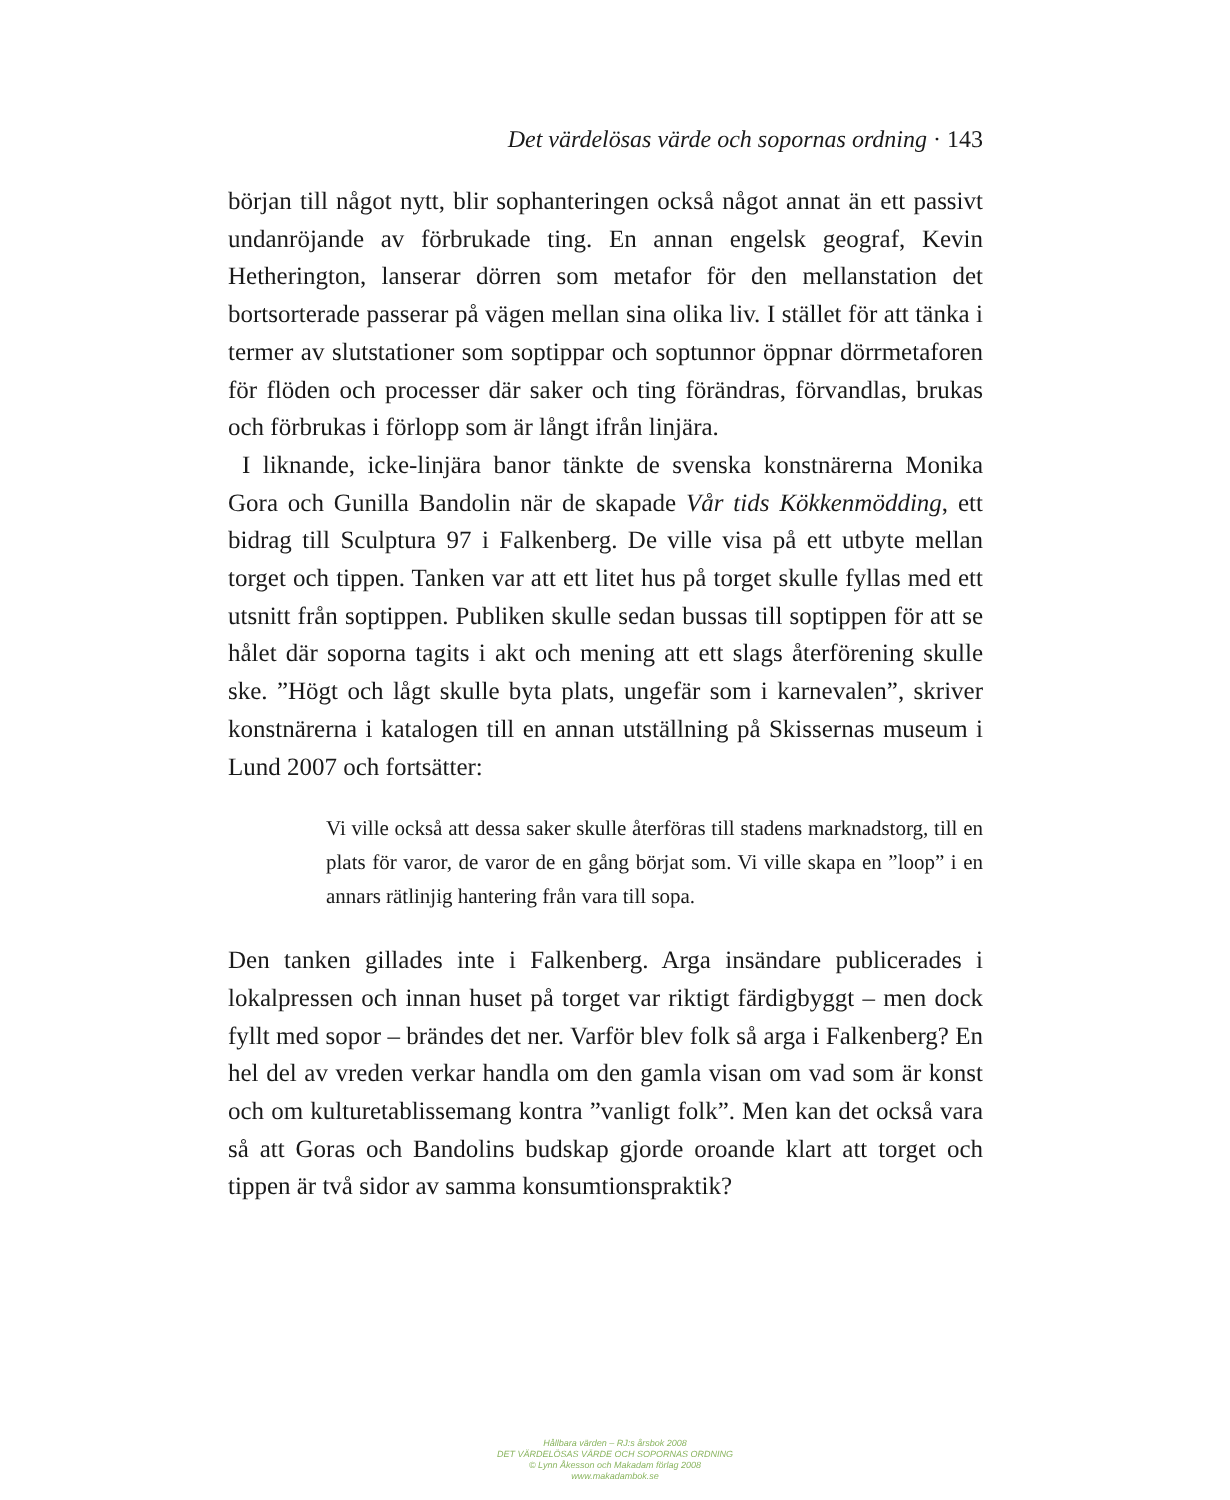Det värdelösas värde och sopornas ordning · 143
början till något nytt, blir sophanteringen också något annat än ett passivt undanröjande av förbrukade ting. En annan engelsk geograf, Kevin Hetherington, lanserar dörren som metafor för den mellanstation det bortsorterade passerar på vägen mellan sina olika liv. I stället för att tänka i termer av slutstationer som soptippar och soptunnor öppnar dörrmetaforen för flöden och processer där saker och ting förändras, förvandlas, brukas och förbrukas i förlopp som är långt ifrån linjära.
I liknande, icke-linjära banor tänkte de svenska konstnärerna Monika Gora och Gunilla Bandolin när de skapade Vår tids Kökkenmödding, ett bidrag till Sculptura 97 i Falkenberg. De ville visa på ett utbyte mellan torget och tippen. Tanken var att ett litet hus på torget skulle fyllas med ett utsnitt från soptippen. Publiken skulle sedan bussas till soptippen för att se hålet där soporna tagits i akt och mening att ett slags återförening skulle ske. ”Högt och lågt skulle byta plats, ungefär som i karnevalen”, skriver konstnärerna i katalogen till en annan utställning på Skissernas museum i Lund 2007 och fortsätter:
Vi ville också att dessa saker skulle återföras till stadens marknadstorg, till en plats för varor, de varor de en gång börjat som. Vi ville skapa en ”loop” i en annars rätlinjig hantering från vara till sopa.
Den tanken gillades inte i Falkenberg. Arga insändare publicerades i lokalpressen och innan huset på torget var riktigt färdigbyggt – men dock fyllt med sopor – brändes det ner. Varför blev folk så arga i Falkenberg? En hel del av vreden verkar handla om den gamla visan om vad som är konst och om kulturetablissemang kontra ”vanligt folk”. Men kan det också vara så att Goras och Bandolins budskap gjorde oroande klart att torget och tippen är två sidor av samma konsumtionspraktik?
Hållbara värden – RJ:s årsbok 2008
DET VÄRDELÖSAS VÄRDE OCH SOPORNAS ORDNING
© Lynn Åkesson och Makadam förlag 2008
www.makadambok.se